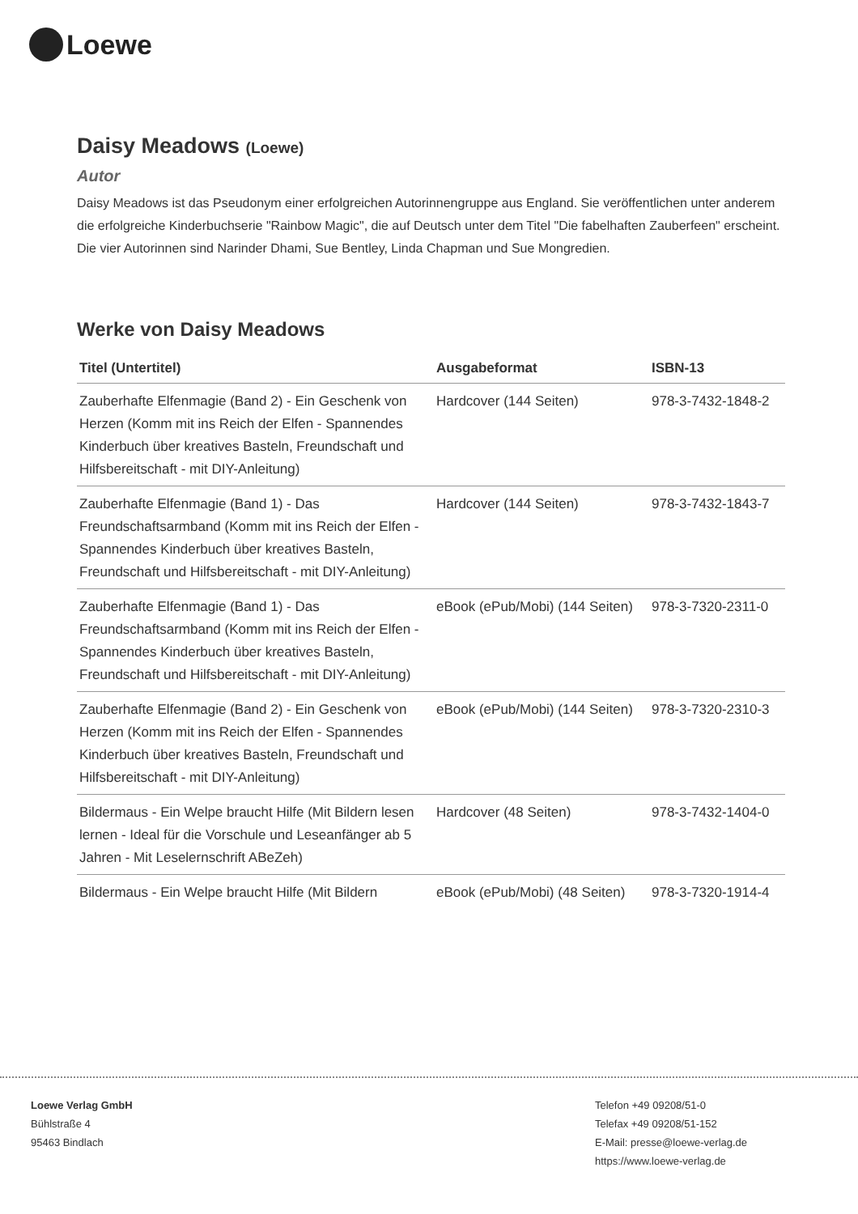Loewe
Daisy Meadows (Loewe)
Autor
Daisy Meadows ist das Pseudonym einer erfolgreichen Autorinnengruppe aus England. Sie veröffentlichen unter anderem die erfolgreiche Kinderbuchserie "Rainbow Magic", die auf Deutsch unter dem Titel "Die fabelhaften Zauberfeen" erscheint. Die vier Autorinnen sind Narinder Dhami, Sue Bentley, Linda Chapman und Sue Mongredien.
Werke von Daisy Meadows
| Titel (Untertitel) | Ausgabeformat | ISBN-13 |
| --- | --- | --- |
| Zauberhafte Elfenmagie (Band 2) - Ein Geschenk von Herzen (Komm mit ins Reich der Elfen - Spannendes Kinderbuch über kreatives Basteln, Freundschaft und Hilfsbereitschaft - mit DIY-Anleitung) | Hardcover (144 Seiten) | 978-3-7432-1848-2 |
| Zauberhafte Elfenmagie (Band 1) - Das Freundschaftsarmband (Komm mit ins Reich der Elfen - Spannendes Kinderbuch über kreatives Basteln, Freundschaft und Hilfsbereitschaft - mit DIY-Anleitung) | Hardcover (144 Seiten) | 978-3-7432-1843-7 |
| Zauberhafte Elfenmagie (Band 1) - Das Freundschaftsarmband (Komm mit ins Reich der Elfen - Spannendes Kinderbuch über kreatives Basteln, Freundschaft und Hilfsbereitschaft - mit DIY-Anleitung) | eBook (ePub/Mobi) (144 Seiten) | 978-3-7320-2311-0 |
| Zauberhafte Elfenmagie (Band 2) - Ein Geschenk von Herzen (Komm mit ins Reich der Elfen - Spannendes Kinderbuch über kreatives Basteln, Freundschaft und Hilfsbereitschaft - mit DIY-Anleitung) | eBook (ePub/Mobi) (144 Seiten) | 978-3-7320-2310-3 |
| Bildermaus - Ein Welpe braucht Hilfe (Mit Bildern lesen lernen - Ideal für die Vorschule und Leseanfänger ab 5 Jahren - Mit Leselernschrift ABeZeh) | Hardcover (48 Seiten) | 978-3-7432-1404-0 |
| Bildermaus - Ein Welpe braucht Hilfe (Mit Bildern | eBook (ePub/Mobi) (48 Seiten) | 978-3-7320-1914-4 |
Loewe Verlag GmbH
Bühlstraße 4
95463 Bindlach
Telefon +49 09208/51-0
Telefax +49 09208/51-152
E-Mail: presse@loewe-verlag.de
https://www.loewe-verlag.de